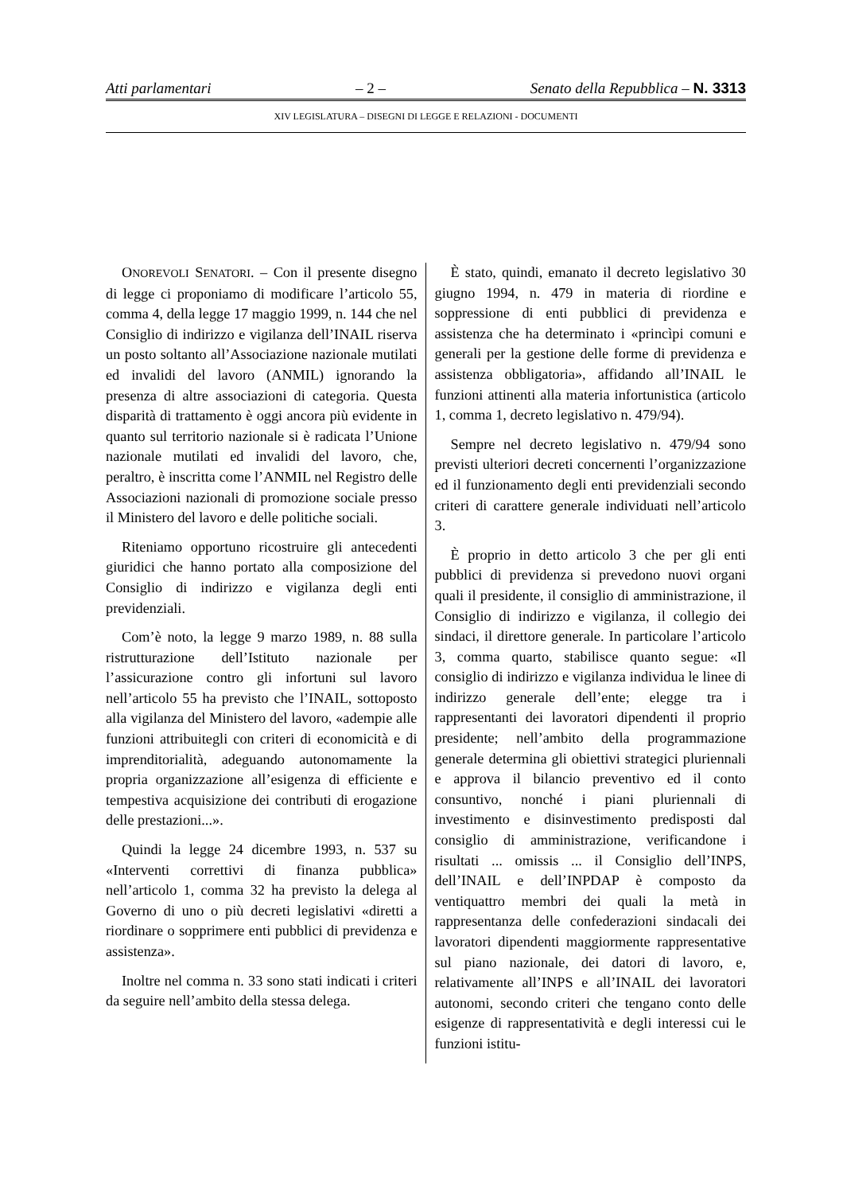Atti parlamentari – 2 – Senato della Repubblica – N. 3313
XIV LEGISLATURA – DISEGNI DI LEGGE E RELAZIONI - DOCUMENTI
ONOREVOLI SENATORI. – Con il presente disegno di legge ci proponiamo di modificare l’articolo 55, comma 4, della legge 17 maggio 1999, n. 144 che nel Consiglio di indirizzo e vigilanza dell’INAIL riserva un posto soltanto all’Associazione nazionale mutilati ed invalidi del lavoro (ANMIL) ignorando la presenza di altre associazioni di categoria. Questa disparità di trattamento è oggi ancora più evidente in quanto sul territorio nazionale si è radicata l’Unione nazionale mutilati ed invalidi del lavoro, che, peraltro, è inscritta come l’ANMIL nel Registro delle Associazioni nazionali di promozione sociale presso il Ministero del lavoro e delle politiche sociali.
Riteniamo opportuno ricostruire gli antecedenti giuridici che hanno portato alla composizione del Consiglio di indirizzo e vigilanza degli enti previdenziali.
Com’è noto, la legge 9 marzo 1989, n. 88 sulla ristrutturazione dell’Istituto nazionale per l’assicurazione contro gli infortuni sul lavoro nell’articolo 55 ha previsto che l’INAIL, sottoposto alla vigilanza del Ministero del lavoro, «adempie alle funzioni attribuitegli con criteri di economicità e di imprenditorialità, adeguando autonomamente la propria organizzazione all’esigenza di efficiente e tempestiva acquisizione dei contributi di erogazione delle prestazioni...».
Quindi la legge 24 dicembre 1993, n. 537 su «Interventi correttivi di finanza pubblica» nell’articolo 1, comma 32 ha previsto la delega al Governo di uno o più decreti legislativi «diretti a riordinare o sopprimere enti pubblici di previdenza e assistenza».
Inoltre nel comma n. 33 sono stati indicati i criteri da seguire nell’ambito della stessa delega.
È stato, quindi, emanato il decreto legislativo 30 giugno 1994, n. 479 in materia di riordine e soppressione di enti pubblici di previdenza e assistenza che ha determinato i «princìpi comuni e generali per la gestione delle forme di previdenza e assistenza obbligatoria», affidando all’INAIL le funzioni attinenti alla materia infortunistica (articolo 1, comma 1, decreto legislativo n. 479/94).
Sempre nel decreto legislativo n. 479/94 sono previsti ulteriori decreti concernenti l’organizzazione ed il funzionamento degli enti previdenziali secondo criteri di carattere generale individuati nell’articolo 3.
È proprio in detto articolo 3 che per gli enti pubblici di previdenza si prevedono nuovi organi quali il presidente, il consiglio di amministrazione, il Consiglio di indirizzo e vigilanza, il collegio dei sindaci, il direttore generale. In particolare l’articolo 3, comma quarto, stabilisce quanto segue: «Il consiglio di indirizzo e vigilanza individua le linee di indirizzo generale dell’ente; elegge tra i rappresentanti dei lavoratori dipendenti il proprio presidente; nell’ambito della programmazione generale determina gli obiettivi strategici pluriennali e approva il bilancio preventivo ed il conto consuntivo, nonché i piani pluriennali di investimento e disinvestimento predisposti dal consiglio di amministrazione, verificandone i risultati ... omissis ... il Consiglio dell’INPS, dell’INAIL e dell’INPDAP è composto da ventiquattro membri dei quali la metà in rappresentanza delle confederazioni sindacali dei lavoratori dipendenti maggiormente rappresentative sul piano nazionale, dei datori di lavoro, e, relativamente all’INPS e all’INAIL dei lavoratori autonomi, secondo criteri che tengano conto delle esigenze di rappresentatività e degli interessi cui le funzioni istitu-